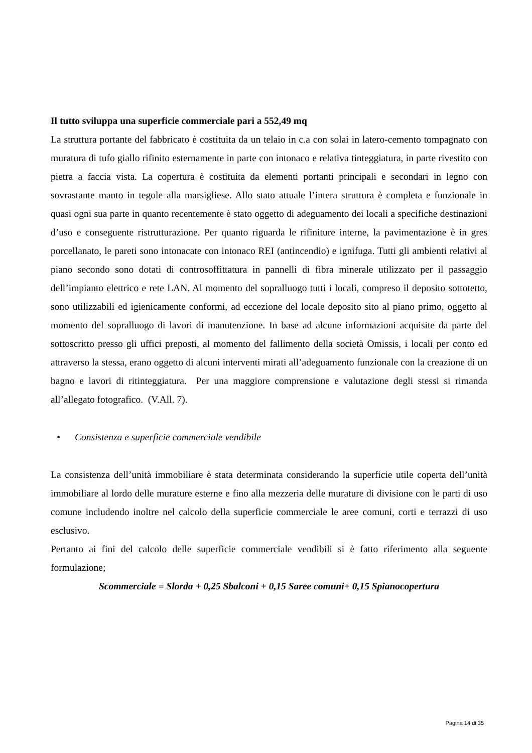Il tutto sviluppa una superficie commerciale pari a 552,49 mq
La struttura portante del fabbricato è costituita da un telaio in c.a con solai in latero-cemento tompagnato con muratura di tufo giallo rifinito esternamente in parte con intonaco e relativa tinteggiatura, in parte rivestito con pietra a faccia vista. La copertura è costituita da elementi portanti principali e secondari in legno con sovrastante manto in tegole alla marsigliese. Allo stato attuale l’intera struttura è completa e funzionale in quasi ogni sua parte in quanto recentemente è stato oggetto di adeguamento dei locali a specifiche destinazioni d’uso e conseguente ristrutturazione. Per quanto riguarda le rifiniture interne, la pavimentazione è in gres porcellanato, le pareti sono intonacate con intonaco REI (antincendio) e ignifuga. Tutti gli ambienti relativi al piano secondo sono dotati di controsoffittatura in pannelli di fibra minerale utilizzato per il passaggio dell’impianto elettrico e rete LAN. Al momento del sopralluogo tutti i locali, compreso il deposito sottotetto, sono utilizzabili ed igienicamente conformi, ad eccezione del locale deposito sito al piano primo, oggetto al momento del sopralluogo di lavori di manutenzione. In base ad alcune informazioni acquisite da parte del sottoscritto presso gli uffici preposti, al momento del fallimento della società Omissis, i locali per conto ed attraverso la stessa, erano oggetto di alcuni interventi mirati all’adeguamento funzionale con la creazione di un bagno e lavori di ritinteggiatura. Per una maggiore comprensione e valutazione degli stessi si rimanda all’allegato fotografico. (V.All. 7).
• Consistenza e superficie commerciale vendibile
La consistenza dell’unità immobiliare è stata determinata considerando la superficie utile coperta dell’unità immobiliare al lordo delle murature esterne e fino alla mezzeria delle murature di divisione con le parti di uso comune includendo inoltre nel calcolo della superficie commerciale le aree comuni, corti e terrazzi di uso esclusivo.
Pertanto ai fini del calcolo delle superficie commerciale vendibili si è fatto riferimento alla seguente formulazione;
Scommerciale = Slorda + 0,25 Sbalconi + 0,15 Saree comuni+ 0,15 Spianocopertura
Pagina 14 di 35